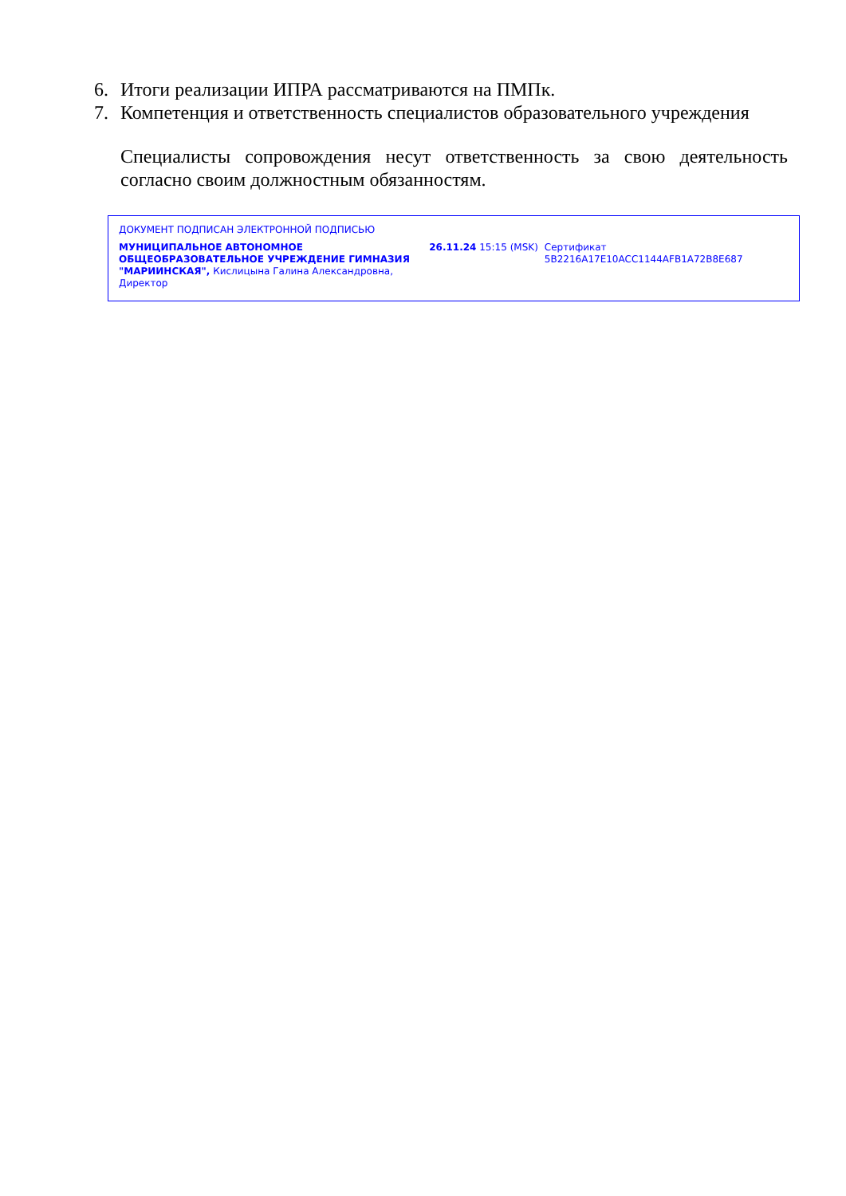6. Итоги реализации ИПРА рассматриваются на ПМПк.
7. Компетенция и ответственность специалистов образовательного учреждения
Специалисты сопровождения несут ответственность за свою деятельность согласно своим должностным обязанностям.
ДОКУМЕНТ ПОДПИСАН ЭЛЕКТРОННОЙ ПОДПИСЬЮ
МУНИЦИПАЛЬНОЕ АВТОНОМНОЕ ОБЩЕОБРАЗОВАТЕЛЬНОЕ УЧРЕЖДЕНИЕ ГИМНАЗИЯ "МАРИИНСКАЯ", Кислицына Галина Александровна, Директор
26.11.24 15:15 (MSK) Сертификат 5B2216A17E10ACC1144AFB1A72B8E687